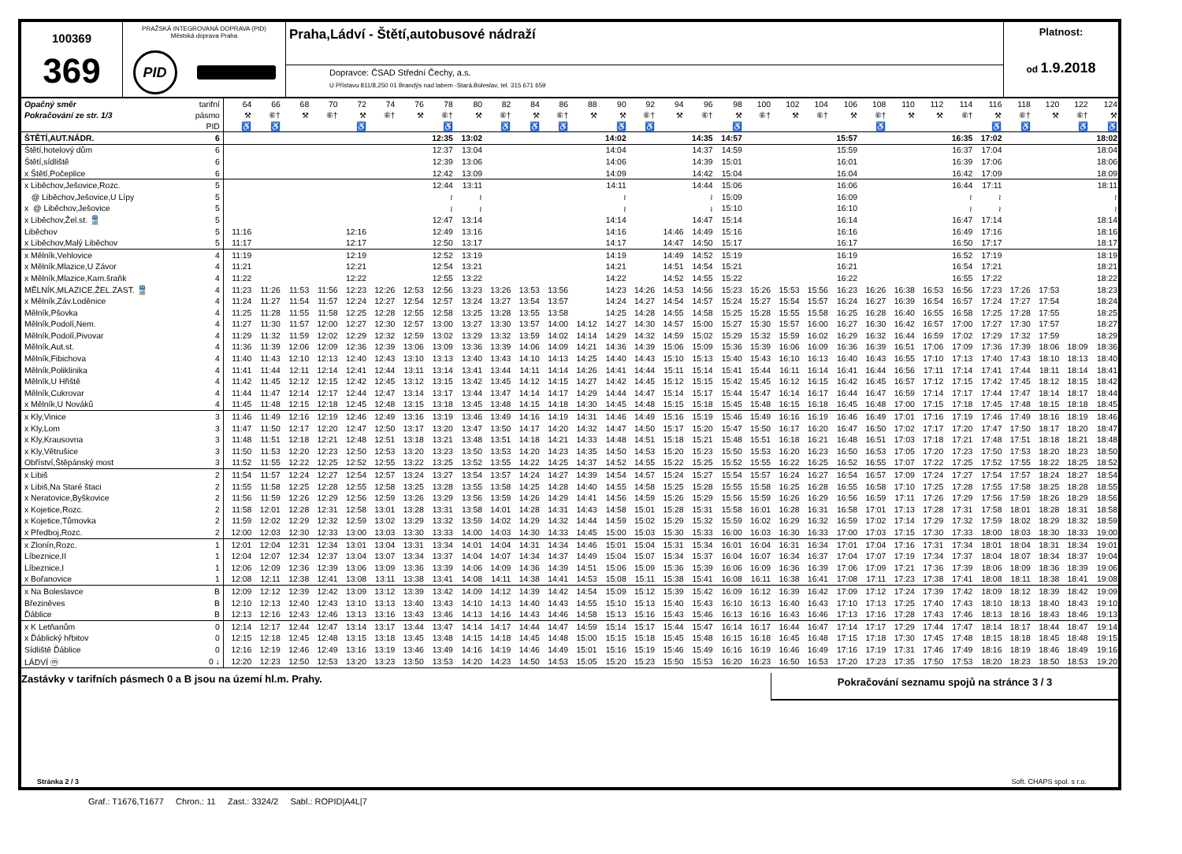100369
369
PRAŽSKÁ INTEGROVANÁ DOPRAVA (PID)
Městská doprava Praha
PID
Praha,Ládví - Štětí,autobusové nádraží
Dopravce: ČSAD Střední Čechy, a.s.
U Přístavu 811/8,250 01 Brandýs nad labem -Stará.Boleslav, tel. 315 671 659
Platnost:
od 1.9.2018
| Opačný směr | tarifní | 64 | 66 | 68 | 70 | 72 | 74 | 76 | 78 | 80 | 82 | 84 | 86 | 88 | 90 | 92 | 94 | 96 | 98 | 100 | 102 | 104 | 106 | 108 | 110 | 112 | 114 | 116 | 118 | 120 | 122 | 124 |
| --- | --- | --- | --- | --- | --- | --- | --- | --- | --- | --- | --- | --- | --- | --- | --- | --- | --- | --- | --- | --- | --- | --- | --- | --- | --- | --- | --- | --- | --- | --- | --- | --- |
| Pokračování ze str. 1/3 | pásmo | ⚒ | ⑥† | ⚒ | ⑥† | ⚒ | ⑥† | ⚒ | ⑥† | ⚒ | ⑥† | ⚒ | ⑥† | ⚒ | ⚒ | ⑥† | ⚒ | ⑥† | ⚒ | ⑥† | ⚒ | ⑥† | ⚒ | ⑥† | ⚒ | ⚒ | ⑥† | ⚒ | ⑥† | ⚒ | ⑥† | ⚒ |
| | PID | ♿ | ♿ | | | ♿ | | | ♿ | | ♿ | ♿ | ♿ | | ♿ | ♿ | | | ♿ | | | | | ♿ | | | | ♿ | ♿ | | ♿ | ♿ |
| ŠTĚTÍ,AUT.NÁDR. | 6 | | | | | | | | 12:35 | 13:02 | | | | | 14:02 | | | 14:35 | 14:57 | | | | 15:57 | | | | 16:35 | 17:02 | | | | 18:02 |
| Štětí,hotelový dům | 6 | | | | | | | | 12:37 | 13:04 | | | | | 14:04 | | | 14:37 | 14:59 | | | | 15:59 | | | | 16:37 | 17:04 | | | | 18:04 |
| Štětí,sídliště | 6 | | | | | | | | 12:39 | 13:06 | | | | | 14:06 | | | 14:39 | 15:01 | | | | 16:01 | | | | 16:39 | 17:06 | | | | 18:06 |
| x Štětí,Počeplice | 6 | | | | | | | | 12:42 | 13:09 | | | | | 14:09 | | | 14:42 | 15:04 | | | | 16:04 | | | | 16:42 | 17:09 | | | | 18:09 |
| x Liběchov,Ješovice,Rozc. | 5 | | | | | | | | 12:44 | 13:11 | | | | | 14:11 | | | 14:44 | 15:06 | | | | 16:06 | | | | 16:44 | 17:11 | | | | 18:11 |
| @ Liběchov,Ješovice,U Lípy | 5 | | | | | | | | ≀ | ≀ | | | | | ≀ | | | ≀ | 15:09 | | | | 16:09 | | | | ≀ | ≀ | | | | ≀ |
| x @ Liběchov,Ješovice | 5 | | | | | | | | ≀ | ≀ | | | | | ≀ | | | ≀ | 15:10 | | | | 16:10 | | | | ≀ | ≀ | | | | ≀ |
| x Liběchov,Žel.st. 🚆 | 5 | | | | | | | | 12:47 | 13:14 | | | | | 14:14 | | | 14:47 | 15:14 | | | | 16:14 | | | | 16:47 | 17:14 | | | | 18:14 |
| Liběchov | 5 | 11:16 | | | | 12:16 | | | 12:49 | 13:16 | | | | | 14:16 | | 14:46 | 14:49 | 15:16 | | | | 16:16 | | | | 16:49 | 17:16 | | | | 18:16 |
| x Liběchov,Malý Liběchov | 5 | 11:17 | | | | 12:17 | | | 12:50 | 13:17 | | | | | 14:17 | | 14:47 | 14:50 | 15:17 | | | | 16:17 | | | | 16:50 | 17:17 | | | | 18:17 |
| x Mělník,Vehlovice | 4 | 11:19 | | | | 12:19 | | | 12:52 | 13:19 | | | | | 14:19 | | 14:49 | 14:52 | 15:19 | | | | 16:19 | | | | 16:52 | 17:19 | | | | 18:19 |
| x Mělník,Mlazice,U Závor | 4 | 11:21 | | | | 12:21 | | | 12:54 | 13:21 | | | | | 14:21 | | 14:51 | 14:54 | 15:21 | | | | 16:21 | | | | 16:54 | 17:21 | | | | 18:21 |
| x Mělník,Mlazice,Kam.šraňk | 4 | 11:22 | | | | 12:22 | | | 12:55 | 13:22 | | | | | 14:22 | | 14:52 | 14:55 | 15:22 | | | | 16:22 | | | | 16:55 | 17:22 | | | | 18:22 |
| MĚLNÍK,MLAZICE,ŽEL.ZAST. 🚆 | 4 | 11:23 | 11:26 | 11:53 | 11:56 | 12:23 | 12:26 | 12:53 | 12:56 | 13:23 | 13:26 | 13:53 | 13:56 | | 14:23 | 14:26 | 14:53 | 14:56 | 15:23 | 15:26 | 15:53 | 15:56 | 16:23 | 16:26 | 16:38 | 16:53 | 16:56 | 17:23 | 17:26 | 17:53 | | 18:23 |
| x Mělník,Záv.Loděnice | 4 | 11:24 | 11:27 | 11:54 | 11:57 | 12:24 | 12:27 | 12:54 | 12:57 | 13:24 | 13:27 | 13:54 | 13:57 | | 14:24 | 14:27 | 14:54 | 14:57 | 15:24 | 15:27 | 15:54 | 15:57 | 16:24 | 16:27 | 16:39 | 16:54 | 16:57 | 17:24 | 17:27 | 17:54 | | 18:24 |
| Mělník,Pšovka | 4 | 11:25 | 11:28 | 11:55 | 11:58 | 12:25 | 12:28 | 12:55 | 12:58 | 13:25 | 13:28 | 13:55 | 13:58 | | 14:25 | 14:28 | 14:55 | 14:58 | 15:25 | 15:28 | 15:55 | 15:58 | 16:25 | 16:28 | 16:40 | 16:55 | 16:58 | 17:25 | 17:28 | 17:55 | | 18:25 |
| Mělník,Podolí,Nem. | 4 | 11:27 | 11:30 | 11:57 | 12:00 | 12:27 | 12:30 | 12:57 | 13:00 | 13:27 | 13:30 | 13:57 | 14:00 | 14:12 | 14:27 | 14:30 | 14:57 | 15:00 | 15:27 | 15:30 | 15:57 | 16:00 | 16:27 | 16:30 | 16:42 | 16:57 | 17:00 | 17:27 | 17:30 | 17:57 | | 18:27 |
| Mělník,Podolí,Pivovar | 4 | 11:29 | 11:32 | 11:59 | 12:02 | 12:29 | 12:32 | 12:59 | 13:02 | 13:29 | 13:32 | 13:59 | 14:02 | 14:14 | 14:29 | 14:32 | 14:59 | 15:02 | 15:29 | 15:32 | 15:59 | 16:02 | 16:29 | 16:32 | 16:44 | 16:59 | 17:02 | 17:29 | 17:32 | 17:59 | | 18:29 |
| Mělník,Aut.st. | 4 | 11:36 | 11:39 | 12:06 | 12:09 | 12:36 | 12:39 | 13:06 | 13:09 | 13:36 | 13:39 | 14:06 | 14:09 | 14:21 | 14:36 | 14:39 | 15:06 | 15:09 | 15:36 | 15:39 | 16:06 | 16:09 | 16:36 | 16:39 | 16:51 | 17:06 | 17:09 | 17:36 | 17:39 | 18:06 | 18:09 | 18:36 |
| Mělník,Fibichova | 4 | 11:40 | 11:43 | 12:10 | 12:13 | 12:40 | 12:43 | 13:10 | 13:13 | 13:40 | 13:43 | 14:10 | 14:13 | 14:25 | 14:40 | 14:43 | 15:10 | 15:13 | 15:40 | 15:43 | 16:10 | 16:13 | 16:40 | 16:43 | 16:55 | 17:10 | 17:13 | 17:40 | 17:43 | 18:10 | 18:13 | 18:40 |
| Mělník,Poliklinika | 4 | 11:41 | 11:44 | 12:11 | 12:14 | 12:41 | 12:44 | 13:11 | 13:14 | 13:41 | 13:44 | 14:11 | 14:14 | 14:26 | 14:41 | 14:44 | 15:11 | 15:14 | 15:41 | 15:44 | 16:11 | 16:14 | 16:41 | 16:44 | 16:56 | 17:11 | 17:14 | 17:41 | 17:44 | 18:11 | 18:14 | 18:41 |
| Mělník,U Hřiště | 4 | 11:42 | 11:45 | 12:12 | 12:15 | 12:42 | 12:45 | 13:12 | 13:15 | 13:42 | 13:45 | 14:12 | 14:15 | 14:27 | 14:42 | 14:45 | 15:12 | 15:15 | 15:42 | 15:45 | 16:12 | 16:15 | 16:42 | 16:45 | 16:57 | 17:12 | 17:15 | 17:42 | 17:45 | 18:12 | 18:15 | 18:42 |
| Mělník,Cukrovar | 4 | 11:44 | 11:47 | 12:14 | 12:17 | 12:44 | 12:47 | 13:14 | 13:17 | 13:44 | 13:47 | 14:14 | 14:17 | 14:29 | 14:44 | 14:47 | 15:14 | 15:17 | 15:44 | 15:47 | 16:14 | 16:17 | 16:44 | 16:47 | 16:59 | 17:14 | 17:17 | 17:44 | 17:47 | 18:14 | 18:17 | 18:44 |
| x Mělník,U Nováků | 4 | 11:45 | 11:48 | 12:15 | 12:18 | 12:45 | 12:48 | 13:15 | 13:18 | 13:45 | 13:48 | 14:15 | 14:18 | 14:30 | 14:45 | 14:48 | 15:15 | 15:18 | 15:45 | 15:48 | 16:15 | 16:18 | 16:45 | 16:48 | 17:00 | 17:15 | 17:18 | 17:45 | 17:48 | 18:15 | 18:18 | 18:45 |
| x Kly,Vinice | 3 | 11:46 | 11:49 | 12:16 | 12:19 | 12:46 | 12:49 | 13:16 | 13:19 | 13:46 | 13:49 | 14:16 | 14:19 | 14:31 | 14:46 | 14:49 | 15:16 | 15:19 | 15:46 | 15:49 | 16:16 | 16:19 | 16:46 | 16:49 | 17:01 | 17:16 | 17:19 | 17:46 | 17:49 | 18:16 | 18:19 | 18:46 |
| x Kly,Lom | 3 | 11:47 | 11:50 | 12:17 | 12:20 | 12:47 | 12:50 | 13:17 | 13:20 | 13:47 | 13:50 | 14:17 | 14:20 | 14:32 | 14:47 | 14:50 | 15:17 | 15:20 | 15:47 | 15:50 | 16:17 | 16:20 | 16:47 | 16:50 | 17:02 | 17:17 | 17:20 | 17:47 | 17:50 | 18:17 | 18:20 | 18:47 |
| x Kly,Krausovna | 3 | 11:48 | 11:51 | 12:18 | 12:21 | 12:48 | 12:51 | 13:18 | 13:21 | 13:48 | 13:51 | 14:18 | 14:21 | 14:33 | 14:48 | 14:51 | 15:18 | 15:21 | 15:48 | 15:51 | 16:18 | 16:21 | 16:48 | 16:51 | 17:03 | 17:18 | 17:21 | 17:48 | 17:51 | 18:18 | 18:21 | 18:48 |
| x Kly,Větrušice | 3 | 11:50 | 11:53 | 12:20 | 12:23 | 12:50 | 12:53 | 13:20 | 13:23 | 13:50 | 13:53 | 14:20 | 14:23 | 14:35 | 14:50 | 14:53 | 15:20 | 15:23 | 15:50 | 15:53 | 16:20 | 16:23 | 16:50 | 16:53 | 17:05 | 17:20 | 17:23 | 17:50 | 17:53 | 18:20 | 18:23 | 18:50 |
| Obříství,Štěpánský most | 3 | 11:52 | 11:55 | 12:22 | 12:25 | 12:52 | 12:55 | 13:22 | 13:25 | 13:52 | 13:55 | 14:22 | 14:25 | 14:37 | 14:52 | 14:55 | 15:22 | 15:25 | 15:52 | 15:55 | 16:22 | 16:25 | 16:52 | 16:55 | 17:07 | 17:22 | 17:25 | 17:52 | 17:55 | 18:22 | 18:25 | 18:52 |
| x Libiš | 2 | 11:54 | 11:57 | 12:24 | 12:27 | 12:54 | 12:57 | 13:24 | 13:27 | 13:54 | 13:57 | 14:24 | 14:27 | 14:39 | 14:54 | 14:57 | 15:24 | 15:27 | 15:54 | 15:57 | 16:24 | 16:27 | 16:54 | 16:57 | 17:09 | 17:24 | 17:27 | 17:54 | 17:57 | 18:24 | 18:27 | 18:54 |
| x Libiš,Na Staré štaci | 2 | 11:55 | 11:58 | 12:25 | 12:28 | 12:55 | 12:58 | 13:25 | 13:28 | 13:55 | 13:58 | 14:25 | 14:28 | 14:40 | 14:55 | 14:58 | 15:25 | 15:28 | 15:55 | 15:58 | 16:25 | 16:28 | 16:55 | 16:58 | 17:10 | 17:25 | 17:28 | 17:55 | 17:58 | 18:25 | 18:28 | 18:55 |
| x Neratovice,Byškovice | 2 | 11:56 | 11:59 | 12:26 | 12:29 | 12:56 | 12:59 | 13:26 | 13:29 | 13:56 | 13:59 | 14:26 | 14:29 | 14:41 | 14:56 | 14:59 | 15:26 | 15:29 | 15:56 | 15:59 | 16:26 | 16:29 | 16:56 | 16:59 | 17:11 | 17:26 | 17:29 | 17:56 | 17:59 | 18:26 | 18:29 | 18:56 |
| x Kojetice,Rozc. | 2 | 11:58 | 12:01 | 12:28 | 12:31 | 12:58 | 13:01 | 13:28 | 13:31 | 13:58 | 14:01 | 14:28 | 14:31 | 14:43 | 14:58 | 15:01 | 15:28 | 15:31 | 15:58 | 16:01 | 16:28 | 16:31 | 16:58 | 17:01 | 17:13 | 17:28 | 17:31 | 17:58 | 18:01 | 18:28 | 18:31 | 18:58 |
| x Kojetice,Tůmovka | 2 | 11:59 | 12:02 | 12:29 | 12:32 | 12:59 | 13:02 | 13:29 | 13:32 | 13:59 | 14:02 | 14:29 | 14:32 | 14:44 | 14:59 | 15:02 | 15:29 | 15:32 | 15:59 | 16:02 | 16:29 | 16:32 | 16:59 | 17:02 | 17:14 | 17:29 | 17:32 | 17:59 | 18:02 | 18:29 | 18:32 | 18:59 |
| x Předboj,Rozc. | 2 | 12:00 | 12:03 | 12:30 | 12:33 | 13:00 | 13:03 | 13:30 | 13:33 | 14:00 | 14:03 | 14:30 | 14:33 | 14:45 | 15:00 | 15:03 | 15:30 | 15:33 | 16:00 | 16:03 | 16:30 | 16:33 | 17:00 | 17:03 | 17:15 | 17:30 | 17:33 | 18:00 | 18:03 | 18:30 | 18:33 | 19:00 |
| x Zlonín,Rozc. | 1 | 12:01 | 12:04 | 12:31 | 12:34 | 13:01 | 13:04 | 13:31 | 13:34 | 14:01 | 14:04 | 14:31 | 14:34 | 14:46 | 15:01 | 15:04 | 15:31 | 15:34 | 16:01 | 16:04 | 16:31 | 16:34 | 17:01 | 17:04 | 17:16 | 17:31 | 17:34 | 18:01 | 18:04 | 18:31 | 18:34 | 19:01 |
| Líbeznice,II | 1 | 12:04 | 12:07 | 12:34 | 12:37 | 13:04 | 13:07 | 13:34 | 13:37 | 14:04 | 14:07 | 14:34 | 14:37 | 14:49 | 15:04 | 15:07 | 15:34 | 15:37 | 16:04 | 16:07 | 16:34 | 16:37 | 17:04 | 17:07 | 17:19 | 17:34 | 17:37 | 18:04 | 18:07 | 18:34 | 18:37 | 19:04 |
| Líbeznice,I | 1 | 12:06 | 12:09 | 12:36 | 12:39 | 13:06 | 13:09 | 13:36 | 13:39 | 14:06 | 14:09 | 14:36 | 14:39 | 14:51 | 15:06 | 15:09 | 15:36 | 15:39 | 16:06 | 16:09 | 16:36 | 16:39 | 17:06 | 17:09 | 17:21 | 17:36 | 17:39 | 18:06 | 18:09 | 18:36 | 18:39 | 19:06 |
| x Bořanovice | 1 | 12:08 | 12:11 | 12:38 | 12:41 | 13:08 | 13:11 | 13:38 | 13:41 | 14:08 | 14:11 | 14:38 | 14:41 | 14:53 | 15:08 | 15:11 | 15:38 | 15:41 | 16:08 | 16:11 | 16:38 | 16:41 | 17:08 | 17:11 | 17:23 | 17:38 | 17:41 | 18:08 | 18:11 | 18:38 | 18:41 | 19:08 |
| x Na Boleslavce | B | 12:09 | 12:12 | 12:39 | 12:42 | 13:09 | 13:12 | 13:39 | 13:42 | 14:09 | 14:12 | 14:39 | 14:42 | 14:54 | 15:09 | 15:12 | 15:39 | 15:42 | 16:09 | 16:12 | 16:39 | 16:42 | 17:09 | 17:12 | 17:24 | 17:39 | 17:42 | 18:09 | 18:12 | 18:39 | 18:42 | 19:09 |
| Březiněves | B | 12:10 | 12:13 | 12:40 | 12:43 | 13:10 | 13:13 | 13:40 | 13:43 | 14:10 | 14:13 | 14:40 | 14:43 | 14:55 | 15:10 | 15:13 | 15:40 | 15:43 | 16:10 | 16:13 | 16:40 | 16:43 | 17:10 | 17:13 | 17:25 | 17:40 | 17:43 | 18:10 | 18:13 | 18:40 | 18:43 | 19:10 |
| Ďáblice | B | 12:13 | 12:16 | 12:43 | 12:46 | 13:13 | 13:16 | 13:43 | 13:46 | 14:13 | 14:16 | 14:43 | 14:46 | 14:58 | 15:13 | 15:16 | 15:43 | 15:46 | 16:13 | 16:16 | 16:43 | 16:46 | 17:13 | 17:16 | 17:28 | 17:43 | 17:46 | 18:13 | 18:16 | 18:43 | 18:46 | 19:13 |
| x K Letňanům | 0 | 12:14 | 12:17 | 12:44 | 12:47 | 13:14 | 13:17 | 13:44 | 13:47 | 14:14 | 14:17 | 14:44 | 14:47 | 14:59 | 15:14 | 15:17 | 15:44 | 15:47 | 16:14 | 16:17 | 16:44 | 16:47 | 17:14 | 17:17 | 17:29 | 17:44 | 17:47 | 18:14 | 18:17 | 18:44 | 18:47 | 19:14 |
| x Ďáblický hřbitov | 0 | 12:15 | 12:18 | 12:45 | 12:48 | 13:15 | 13:18 | 13:45 | 13:48 | 14:15 | 14:18 | 14:45 | 14:48 | 15:00 | 15:15 | 15:18 | 15:45 | 15:48 | 16:15 | 16:18 | 16:45 | 16:48 | 17:15 | 17:18 | 17:30 | 17:45 | 17:48 | 18:15 | 18:18 | 18:45 | 18:48 | 19:15 |
| Sídliště Ďáblice | 0 | 12:16 | 12:19 | 12:46 | 12:49 | 13:16 | 13:19 | 13:46 | 13:49 | 14:16 | 14:19 | 14:46 | 14:49 | 15:01 | 15:16 | 15:19 | 15:46 | 15:49 | 16:16 | 16:19 | 16:46 | 16:49 | 17:16 | 17:19 | 17:31 | 17:46 | 17:49 | 18:16 | 18:19 | 18:46 | 18:49 | 19:16 |
| LÁDVÍ ⓜ | 0 ↓ | 12:20 | 12:23 | 12:50 | 12:53 | 13:20 | 13:23 | 13:50 | 13:53 | 14:20 | 14:23 | 14:50 | 14:53 | 15:05 | 15:20 | 15:23 | 15:50 | 15:53 | 16:20 | 16:23 | 16:50 | 16:53 | 17:20 | 17:23 | 17:35 | 17:50 | 17:53 | 18:20 | 18:23 | 18:50 | 18:53 | 19:20 |
Zastávky v tarifních pásmech 0 a B jsou na území hl.m. Prahy.
Pokračování seznamu spojů na stránce 3 / 3
Stránka 2 / 3 Soft. CHAPS spol. s r.o.
Graf.: T1676,T1677 Chron.: 11 Zast.: 3324/2 Sabl.: ROPID|A4L|7